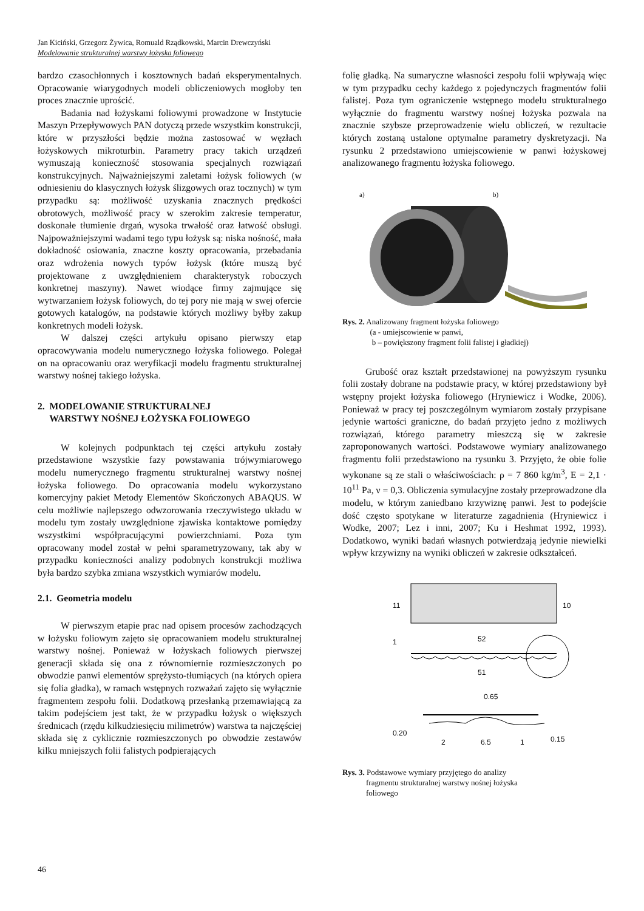Jan Kiciński, Grzegorz Żywica, Romuald Rządkowski, Marcin Drewczyński
Modelowanie strukturalnej warstwy łożyska foliowego
bardzo czasochłonnych i kosztownych badań eksperymentalnych. Opracowanie wiarygodnych modeli obliczeniowych mogłoby ten proces znacznie uprościć.
Badania nad łożyskami foliowymi prowadzone w Instytucie Maszyn Przepływowych PAN dotyczą przede wszystkim konstrukcji, które w przyszłości będzie można zastosować w węzłach łożyskowych mikroturbin. Parametry pracy takich urządzeń wymuszają konieczność stosowania specjalnych rozwiązań konstrukcyjnych. Najważniejszymi zaletami łożysk foliowych (w odniesieniu do klasycznych łożysk ślizgowych oraz tocznych) w tym przypadku są: możliwość uzyskania znacznych prędkości obrotowych, możliwość pracy w szerokim zakresie temperatur, doskonałe tłumienie drgań, wysoka trwałość oraz łatwość obsługi. Najpoważniejszymi wadami tego typu łożysk są: niska nośność, mała dokładność osiowania, znaczne koszty opracowania, przebadania oraz wdrożenia nowych typów łożysk (które muszą być projektowane z uwzględnieniem charakterystyk roboczych konkretnej maszyny). Nawet wiodące firmy zajmujące się wytwarzaniem łożysk foliowych, do tej pory nie mają w swej ofercie gotowych katalogów, na podstawie których możliwy byłby zakup konkretnych modeli łożysk.
W dalszej części artykułu opisano pierwszy etap opracowywania modelu numerycznego łożyska foliowego. Polegał on na opracowaniu oraz weryfikacji modelu fragmentu strukturalnej warstwy nośnej takiego łożyska.
2. MODELOWANIE STRUKTURALNEJ
WARSTWY NOŚNEJ ŁOŻYSKA FOLIOWEGO
W kolejnych podpunktach tej części artykułu zostały przedstawione wszystkie fazy powstawania trójwymiarowego modelu numerycznego fragmentu strukturalnej warstwy nośnej łożyska foliowego. Do opracowania modelu wykorzystano komercyjny pakiet Metody Elementów Skończonych ABAQUS. W celu możliwie najlepszego odwzorowania rzeczywistego układu w modelu tym zostały uwzględnione zjawiska kontaktowe pomiędzy wszystkimi współpracującymi powierzchniami. Poza tym opracowany model został w pełni sparametryzowany, tak aby w przypadku konieczności analizy podobnych konstrukcji możliwa była bardzo szybka zmiana wszystkich wymiarów modelu.
2.1. Geometria modelu
W pierwszym etapie prac nad opisem procesów zachodzących w łożysku foliowym zajęto się opracowaniem modelu strukturalnej warstwy nośnej. Ponieważ w łożyskach foliowych pierwszej generacji składa się ona z równomiernie rozmieszczonych po obwodzie panwi elementów sprężysto-tłumiących (na których opiera się folia gładka), w ramach wstępnych rozważań zajęto się wyłącznie fragmentem zespołu folii. Dodatkową przesłanką przemawiającą za takim podejściem jest takt, że w przypadku łożysk o większych średnicach (rzędu kilkudziesięciu milimetrów) warstwa ta najczęściej składa się z cyklicznie rozmieszczonych po obwodzie zestawów kilku mniejszych folii falistych podpierających
folię gładką. Na sumaryczne własności zespołu folii wpływają więc w tym przypadku cechy każdego z pojedynczych fragmentów folii falistej. Poza tym ograniczenie wstępnego modelu strukturalnego wyłącznie do fragmentu warstwy nośnej łożyska pozwala na znacznie szybsze przeprowadzenie wielu obliczeń, w rezultacie których zostaną ustalone optymalne parametry dyskretyzacji. Na rysunku 2 przedstawiono umiejscowienie w panwi łożyskowej analizowanego fragmentu łożyska foliowego.
a)
b)
Rys. 2. Analizowany fragment łożyska foliowego
(a - umiejscowienie w panwi,
b – powiększony fragment folii falistej i gładkiej)
Grubość oraz kształt przedstawionej na powyższym rysunku folii zostały dobrane na podstawie pracy, w której przedstawiony był wstępny projekt łożyska foliowego (Hryniewicz i Wodke, 2006). Ponieważ w pracy tej poszczególnym wymiarom zostały przypisane jedynie wartości graniczne, do badań przyjęto jedno z możliwych rozwiązań, którego parametry mieszczą się w zakresie zaproponowanych wartości. Podstawowe wymiary analizowanego fragmentu folii przedstawiono na rysunku 3. Przyjęto, że obie folie wykonane są ze stali o właściwościach: ρ = 7 860 kg/m<sup>3</sup>, E = 2,1 · 10<sup>11</sup> Pa, ν = 0,3. Obliczenia symulacyjne zostały przeprowadzone dla modelu, w którym zaniedbano krzywiznę panwi. Jest to podejście dość często spotykane w literaturze zagadnienia (Hryniewicz i Wodke, 2007; Lez i inni, 2007; Ku i Heshmat 1992, 1993). Dodatkowo, wyniki badań własnych potwierdzają jedynie niewielki wpływ krzywizny na wyniki obliczeń w zakresie odkształceń.
11
10
52
1
51
0.65
0.20
2
6.5
1
0.15
Rys. 3. Podstawowe wymiary przyjętego do analizy
fragmentu strukturalnej warstwy nośnej łożyska
foliowego
46